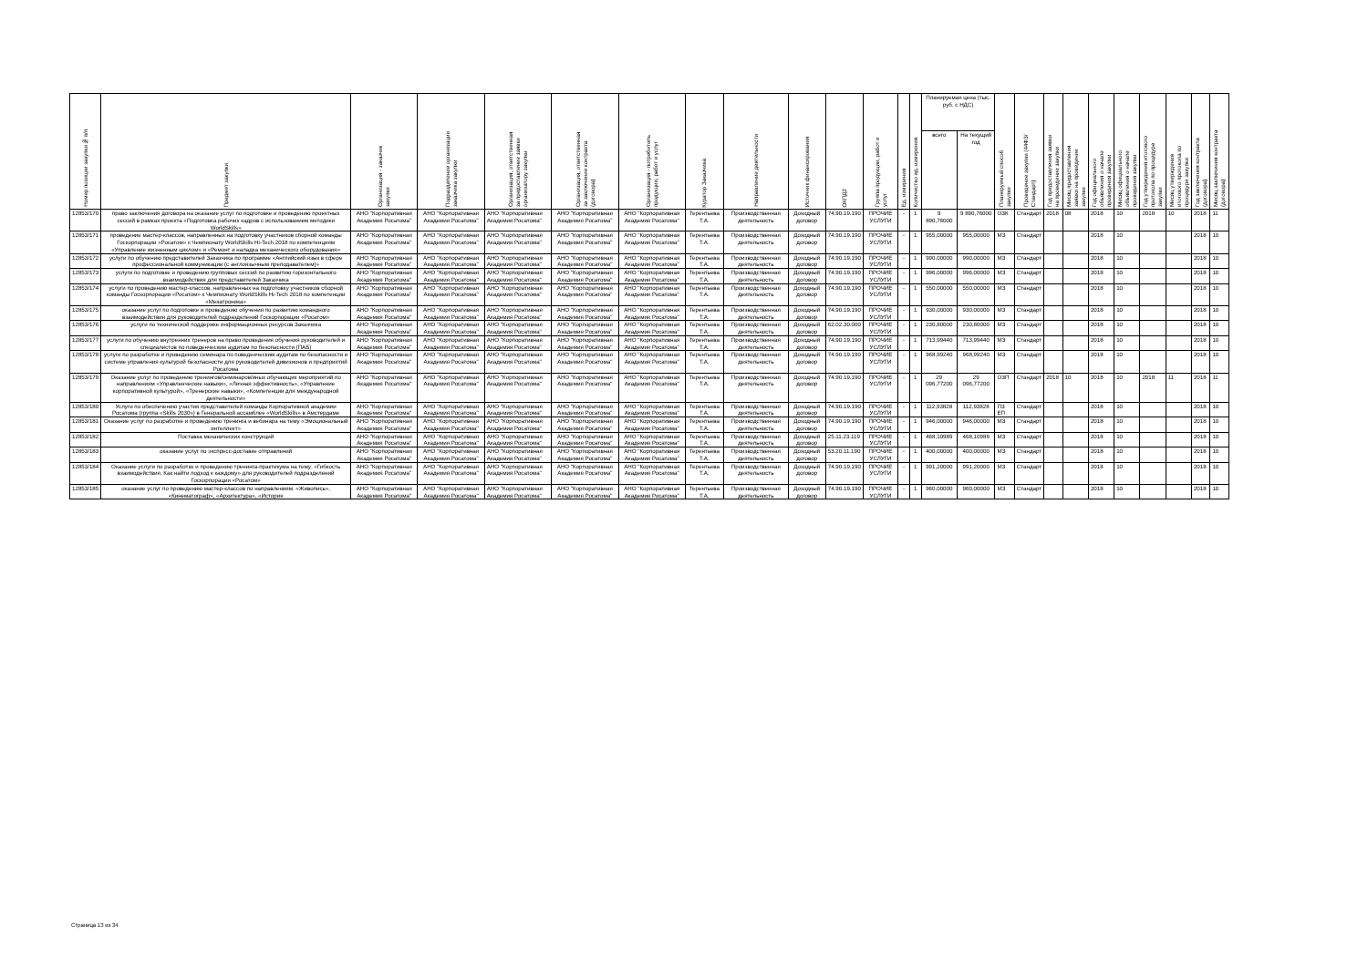| Номер позиции закупки№ п/п | Предмет закупки | Организация - заказчик закупки | Подразделение организации заказчика закупки | Организация, ответственная за предоставление заявки организатору закупки | Организация, ответственная за заключение контракта (договора) | Организация - потребитель продукции, работ и услуг | Куратор Заказчика | Направление деятельности | Источник финансирования | ОКПД2 | Группа продукции, работ и услуг | Ед. измерения | Количество ед. измерения | Планируемая цена (тыс. руб. с НДС) | | Планируемый способ закупки | Проведение закупки (44ФЗ/Стандарт) | Год предоставления заявки на проведение закупки | Месяц предоставления заявки на проведение закупки | Год официального объявления о начале проведения закупки | Месяц официального объявления о начале проведения закупки | Год утверждения итогового протокола по процедуре закупки | Месяц утверждения итогового протокола по процедуре закупки | Год заключения контракта (договора) | Месяц заключения контракта (договора) |
| --- | --- | --- | --- | --- | --- | --- | --- | --- | --- | --- | --- | --- | --- | --- | --- | --- | --- | --- | --- | --- | --- | --- | --- | --- | --- |
| | | | | | | | | | | | | | | всего | На текущий год | | | | | | | | | | |
| 12853/170 | право заключения договора на оказание услуг по подготовке и проведению проектных сессий в рамках проекта «Подготовка рабочих кадров с использованием методики WorldSkills» | АНО "Корпоративная Академия Росатома" | АНО "Корпоративная Академия Росатома" | АНО "Корпоративная Академия Росатома" | АНО "Корпоративная Академия Росатома" | АНО "Корпоративная Академия Росатома" | Терентьева Т.А. | Производственная деятельность | Доходный договор | 74.90.19.190 | ПРОЧИЕ УСЛУГИ | - | 1 | 9 890,76000 | 9 890,76000 | ОЗК | Стандарт | 2018 | 08 | 2018 | 10 | 2018 | 10 | 2018 | 11 |
| 12853/171 | проведение мастер-классов, направленных на подготовку участников сборной команды Госкорпорации «Росатом» к Чемпионату WorldSkills Hi-Tech 2018 по компетенциям «Управление жизненным циклом» и «Ремонт и наладка механического оборудования» | АНО "Корпоративная Академия Росатома" | АНО "Корпоративная Академия Росатома" | АНО "Корпоративная Академия Росатома" | АНО "Корпоративная Академия Росатома" | АНО "Корпоративная Академия Росатома" | Терентьева Т.А. | Производственная деятельность | Доходный договор | 74.90.19.190 | ПРОЧИЕ УСЛУГИ | - | 1 | 955,00000 | 955,00000 | МЗ | Стандарт | | | 2018 | 10 | | | 2018 | 10 |
| 12853/172 | услуги по обучению представителей Заказчика по программе «Английский язык в сфере профессиональной коммуникации (с англоязычным преподавателем)» | АНО "Корпоративная Академия Росатома" | АНО "Корпоративная Академия Росатома" | АНО "Корпоративная Академия Росатома" | АНО "Корпоративная Академия Росатома" | АНО "Корпоративная Академия Росатома" | Терентьева Т.А. | Производственная деятельность | Доходный договор | 74.90.19.190 | ПРОЧИЕ УСЛУГИ | - | 1 | 990,00000 | 990,00000 | МЗ | Стандарт | | | 2018 | 10 | | | 2018 | 10 |
| 12853/173 | услуги по подготовке и проведению групповых сессий по развитию горизонтального взаимодействия для представителей Заказчика | АНО "Корпоративная Академия Росатома" | АНО "Корпоративная Академия Росатома" | АНО "Корпоративная Академия Росатома" | АНО "Корпоративная Академия Росатома" | АНО "Корпоративная Академия Росатома" | Терентьева Т.А. | Производственная деятельность | Доходный договор | 74.90.19.190 | ПРОЧИЕ УСЛУГИ | - | 1 | 996,00000 | 996,00000 | МЗ | Стандарт | | | 2018 | 10 | | | 2018 | 10 |
| 12853/174 | услуги по проведению мастер-классов, направленных на подготовку участников сборной команды Госкорпорации «Росатом» к Чемпионату WorldSkills Hi-Tech 2018 по компетенции «Мехатроника» | АНО "Корпоративная Академия Росатома" | АНО "Корпоративная Академия Росатома" | АНО "Корпоративная Академия Росатома" | АНО "Корпоративная Академия Росатома" | АНО "Корпоративная Академия Росатома" | Терентьева Т.А. | Производственная деятельность | Доходный договор | 74.90.19.190 | ПРОЧИЕ УСЛУГИ | - | 1 | 550,00000 | 550,00000 | МЗ | Стандарт | | | 2018 | 10 | | | 2018 | 10 |
| 12853/175 | оказание услуг по подготовке и проведению обучения по развитию командного взаимодействия для руководителей подразделений Госкорпорации «Росатом» | АНО "Корпоративная Академия Росатома" | АНО "Корпоративная Академия Росатома" | АНО "Корпоративная Академия Росатома" | АНО "Корпоративная Академия Росатома" | АНО "Корпоративная Академия Росатома" | Терентьева Т.А. | Производственная деятельность | Доходный договор | 74.90.19.190 | ПРОЧИЕ УСЛУГИ | - | 1 | 930,00000 | 930,00000 | МЗ | Стандарт | | | 2018 | 10 | | | 2018 | 10 |
| 12853/176 | услуги по технической поддержке информационных ресурсов Заказчика | АНО "Корпоративная Академия Росатома" | АНО "Корпоративная Академия Росатома" | АНО "Корпоративная Академия Росатома" | АНО "Корпоративная Академия Росатома" | АНО "Корпоративная Академия Росатома" | Терентьева Т.А. | Производственная деятельность | Доходный договор | 62.02.30.000 | ПРОЧИЕ УСЛУГИ | - | 1 | 230,80000 | 230,80000 | МЗ | Стандарт | | | 2018 | 10 | | | 2018 | 10 |
| 12853/177 | услуги по обучению внутренних тренеров на право проведения обучения руководителей и специалистов по поведенческим аудитам по безопасности (ПАБ) | АНО "Корпоративная Академия Росатома" | АНО "Корпоративная Академия Росатома" | АНО "Корпоративная Академия Росатома" | АНО "Корпоративная Академия Росатома" | АНО "Корпоративная Академия Росатома" | Терентьева Т.А. | Производственная деятельность | Доходный договор | 74.90.19.190 | ПРОЧИЕ УСЛУГИ | - | 1 | 713,99440 | 713,99440 | МЗ | Стандарт | | | 2018 | 10 | | | 2018 | 10 |
| 12853/178 | услуги по разработке и проведению семинара по поведенческим аудитам по безопасности и системе управления культурой безопасности для руководителей дивизионов и предприятий Росатома | АНО "Корпоративная Академия Росатома" | АНО "Корпоративная Академия Росатома" | АНО "Корпоративная Академия Росатома" | АНО "Корпоративная Академия Росатома" | АНО "Корпоративная Академия Росатома" | Терентьева Т.А. | Производственная деятельность | Доходный договор | 74.90.19.190 | ПРОЧИЕ УСЛУГИ | - | 1 | 968,99240 | 968,99240 | МЗ | Стандарт | | | 2018 | 10 | | | 2018 | 10 |
| 12853/179 | Оказание услуг по проведению тренингов/семинаров/иных обучающих мероприятий по направлениям «Управленческие навыки», «Личная эффективность», «Управление корпоративной культурой», «Тренерские навыки», «Компетенции для международной деятельности» | АНО "Корпоративная Академия Росатома" | АНО "Корпоративная Академия Росатома" | АНО "Корпоративная Академия Росатома" | АНО "Корпоративная Академия Росатома" | АНО "Корпоративная Академия Росатома" | Терентьева Т.А. | Производственная деятельность | Доходный договор | 74.90.19.190 | ПРОЧИЕ УСЛУГИ | - | 1 | 29 096,77200 | 29 096,77200 | ОЗП | Стандарт | 2018 | 10 | 2018 | 10 | 2018 | 11 | 2018 | 11 |
| 12853/180 | Услуги по обеспечению участия представителей команды Корпоративной академии Росатома (группа «Skills 2030») в Генеральной ассамблее «WorldSkills» в Амстердаме | АНО "Корпоративная Академия Росатома" | АНО "Корпоративная Академия Росатома" | АНО "Корпоративная Академия Росатома" | АНО "Корпоративная Академия Росатома" | АНО "Корпоративная Академия Росатома" | Терентьева Т.А. | Производственная деятельность | Доходный договор | 74.90.19.190 | ПРОЧИЕ УСЛУГИ | - | 1 | 112,93828 | 112,93828 | ПЗ ЕП | Стандарт | | | 2018 | 10 | | | 2018 | 10 |
| 12853/181 | Оказание услуг по разработке и проведению тренинга и вебинара на тему «Эмоциональный интеллект» | АНО "Корпоративная Академия Росатома" | АНО "Корпоративная Академия Росатома" | АНО "Корпоративная Академия Росатома" | АНО "Корпоративная Академия Росатома" | АНО "Корпоративная Академия Росатома" | Терентьева Т.А. | Производственная деятельность | Доходный договор | 74.90.19.190 | ПРОЧИЕ УСЛУГИ | - | 1 | 946,00000 | 946,00000 | МЗ | Стандарт | | | 2018 | 10 | | | 2018 | 10 |
| 12853/182 | Поставка механических конструкций | АНО "Корпоративная Академия Росатома" | АНО "Корпоративная Академия Росатома" | АНО "Корпоративная Академия Росатома" | АНО "Корпоративная Академия Росатома" | АНО "Корпоративная Академия Росатома" | Терентьева Т.А. | Производственная деятельность | Доходный договор | 25.11.23.119 | ПРОЧИЕ УСЛУГИ | - | 1 | 468,10989 | 468,10989 | МЗ | Стандарт | | | 2018 | 10 | | | 2018 | 10 |
| 12853/183 | оказание услуг по экспресс-доставке отправлений | АНО "Корпоративная Академия Росатома" | АНО "Корпоративная Академия Росатома" | АНО "Корпоративная Академия Росатома" | АНО "Корпоративная Академия Росатома" | АНО "Корпоративная Академия Росатома" | Терентьева Т.А. | Производственная деятельность | Доходный договор | 53.20.11.190 | ПРОЧИЕ УСЛУГИ | - | 1 | 400,00000 | 400,00000 | МЗ | Стандарт | | | 2018 | 10 | | | 2018 | 10 |
| 12853/184 | Оказание услуги по разработке и проведению тренинга-практикума на тему: «Гибкость взаимодействия. Как найти подход к каждому» для руководителей подразделений Госкорпорации «Росатом» | АНО "Корпоративная Академия Росатома" | АНО "Корпоративная Академия Росатома" | АНО "Корпоративная Академия Росатома" | АНО "Корпоративная Академия Росатома" | АНО "Корпоративная Академия Росатома" | Терентьева Т.А. | Производственная деятельность | Доходный договор | 74.90.19.190 | ПРОЧИЕ УСЛУГИ | - | 1 | 991,20000 | 991,20000 | МЗ | Стандарт | | | 2018 | 10 | | | 2018 | 10 |
| 12853/185 | оказание услуг по проведению мастер-классов по направлениям: «Живопись», «Кинематограф», «Архитектура», «История | АНО "Корпоративная Академия Росатома" | АНО "Корпоративная Академия Росатома" | АНО "Корпоративная Академия Росатома" | АНО "Корпоративная Академия Росатома" | АНО "Корпоративная Академия Росатома" | Терентьева Т.А. | Производственная деятельность | Доходный договор | 74.90.19.190 | ПРОЧИЕ УСЛУГИ | - | 1 | 960,00000 | 960,00000 | МЗ | Стандарт | | | 2018 | 10 | | | 2018 | 10 |
Страница 13 из 34